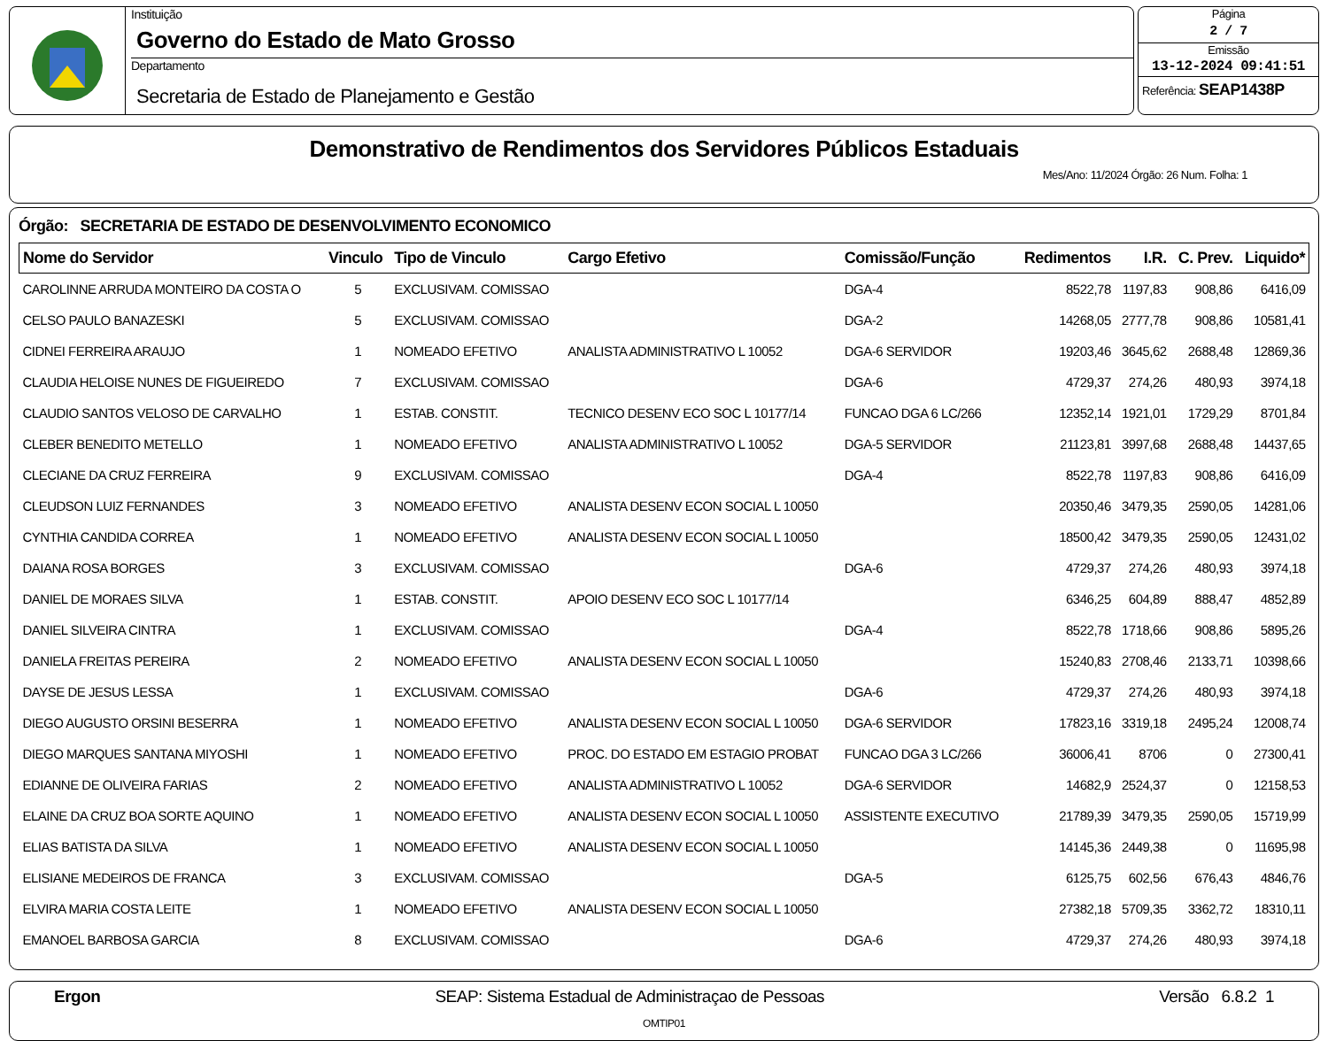Instituição
Governo do Estado de Mato Grosso
Departamento
Secretaria de Estado de Planejamento e Gestão
Página
2 / 7
Emissão
13-12-2024 09:41:51
Referência: SEAP1438P
Demonstrativo de Rendimentos dos Servidores Públicos Estaduais
Mes/Ano: 11/2024 Órgão: 26 Num. Folha: 1
Órgão: SECRETARIA DE ESTADO DE DESENVOLVIMENTO ECONOMICO
| Nome do Servidor | Vinculo | Tipo de Vinculo | Cargo Efetivo | Comissão/Função | Redimentos | I.R. | C. Prev. | Liquido* |
| --- | --- | --- | --- | --- | --- | --- | --- | --- |
| CAROLINNE ARRUDA MONTEIRO DA COSTA O | 5 | EXCLUSIVAM. COMISSAO | | DGA-4 | 8522,78 | 1197,83 | 908,86 | 6416,09 |
| CELSO PAULO BANAZESKI | 5 | EXCLUSIVAM. COMISSAO | | DGA-2 | 14268,05 | 2777,78 | 908,86 | 10581,41 |
| CIDNEI FERREIRA ARAUJO | 1 | NOMEADO EFETIVO | ANALISTA ADMINISTRATIVO L 10052 | DGA-6 SERVIDOR | 19203,46 | 3645,62 | 2688,48 | 12869,36 |
| CLAUDIA HELOISE NUNES DE FIGUEIREDO | 7 | EXCLUSIVAM. COMISSAO | | DGA-6 | 4729,37 | 274,26 | 480,93 | 3974,18 |
| CLAUDIO SANTOS VELOSO DE CARVALHO | 1 | ESTAB. CONSTIT. | TECNICO DESENV ECO SOC L 10177/14 | FUNCAO DGA 6 LC/266 | 12352,14 | 1921,01 | 1729,29 | 8701,84 |
| CLEBER BENEDITO METELLO | 1 | NOMEADO EFETIVO | ANALISTA ADMINISTRATIVO L 10052 | DGA-5 SERVIDOR | 21123,81 | 3997,68 | 2688,48 | 14437,65 |
| CLECIANE DA CRUZ FERREIRA | 9 | EXCLUSIVAM. COMISSAO | | DGA-4 | 8522,78 | 1197,83 | 908,86 | 6416,09 |
| CLEUDSON LUIZ FERNANDES | 3 | NOMEADO EFETIVO | ANALISTA DESENV ECON SOCIAL L 10050 | | 20350,46 | 3479,35 | 2590,05 | 14281,06 |
| CYNTHIA CANDIDA CORREA | 1 | NOMEADO EFETIVO | ANALISTA DESENV ECON SOCIAL L 10050 | | 18500,42 | 3479,35 | 2590,05 | 12431,02 |
| DAIANA ROSA BORGES | 3 | EXCLUSIVAM. COMISSAO | | DGA-6 | 4729,37 | 274,26 | 480,93 | 3974,18 |
| DANIEL DE MORAES SILVA | 1 | ESTAB. CONSTIT. | APOIO DESENV ECO SOC L 10177/14 | | 6346,25 | 604,89 | 888,47 | 4852,89 |
| DANIEL SILVEIRA CINTRA | 1 | EXCLUSIVAM. COMISSAO | | DGA-4 | 8522,78 | 1718,66 | 908,86 | 5895,26 |
| DANIELA FREITAS PEREIRA | 2 | NOMEADO EFETIVO | ANALISTA DESENV ECON SOCIAL L 10050 | | 15240,83 | 2708,46 | 2133,71 | 10398,66 |
| DAYSE DE JESUS LESSA | 1 | EXCLUSIVAM. COMISSAO | | DGA-6 | 4729,37 | 274,26 | 480,93 | 3974,18 |
| DIEGO AUGUSTO ORSINI BESERRA | 1 | NOMEADO EFETIVO | ANALISTA DESENV ECON SOCIAL L 10050 | DGA-6 SERVIDOR | 17823,16 | 3319,18 | 2495,24 | 12008,74 |
| DIEGO MARQUES SANTANA MIYOSHI | 1 | NOMEADO EFETIVO | PROC. DO ESTADO EM ESTAGIO PROBAT | FUNCAO DGA 3 LC/266 | 36006,41 | 8706 | 0 | 27300,41 |
| EDIANNE DE OLIVEIRA FARIAS | 2 | NOMEADO EFETIVO | ANALISTA ADMINISTRATIVO L 10052 | DGA-6 SERVIDOR | 14682,9 | 2524,37 | 0 | 12158,53 |
| ELAINE DA CRUZ BOA SORTE AQUINO | 1 | NOMEADO EFETIVO | ANALISTA DESENV ECON SOCIAL L 10050 | ASSISTENTE EXECUTIVO | 21789,39 | 3479,35 | 2590,05 | 15719,99 |
| ELIAS BATISTA DA SILVA | 1 | NOMEADO EFETIVO | ANALISTA DESENV ECON SOCIAL L 10050 | | 14145,36 | 2449,38 | 0 | 11695,98 |
| ELISIANE MEDEIROS DE FRANCA | 3 | EXCLUSIVAM. COMISSAO | | DGA-5 | 6125,75 | 602,56 | 676,43 | 4846,76 |
| ELVIRA MARIA COSTA LEITE | 1 | NOMEADO EFETIVO | ANALISTA DESENV ECON SOCIAL L 10050 | | 27382,18 | 5709,35 | 3362,72 | 18310,11 |
| EMANOEL BARBOSA GARCIA | 8 | EXCLUSIVAM. COMISSAO | | DGA-6 | 4729,37 | 274,26 | 480,93 | 3974,18 |
Ergon SEAP: Sistema Estadual de Administraçao de Pessoas Versão 6.8.2 1
OMTIP01